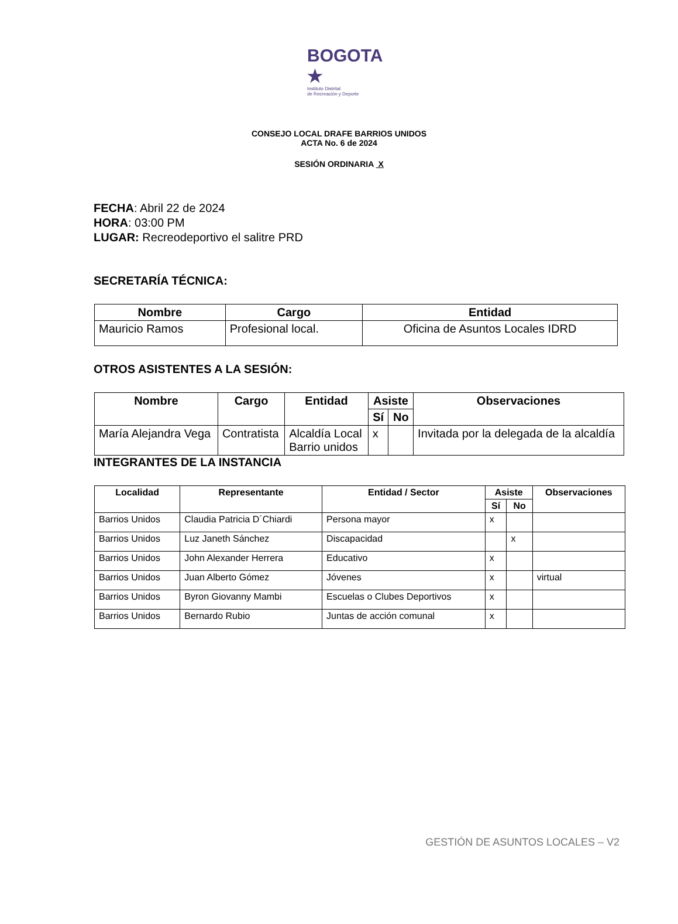BOGOTA ★
Instituto Distrital
de Recreación y Deporte
CONSEJO LOCAL DRAFE BARRIOS UNIDOS
ACTA No. 6 de 2024
SESIÓN ORDINARIA X
FECHA: Abril 22 de 2024
HORA: 03:00 PM
LUGAR: Recreodeportivo el salitre PRD
SECRETARÍA TÉCNICA:
| Nombre | Cargo | Entidad |
| --- | --- | --- |
| Mauricio Ramos | Profesional local. | Oficina de Asuntos Locales IDRD |
OTROS ASISTENTES A LA SESIÓN:
| Nombre | Cargo | Entidad | Asiste | | Observaciones |
| --- | --- | --- | --- | --- | --- |
| | | | Sí | No | |
| María Alejandra Vega | Contratista | Alcaldía Local Barrio unidos | x | | Invitada por la delegada de la alcaldía |
INTEGRANTES DE LA INSTANCIA
| Localidad | Representante | Entidad / Sector | Asiste | | Observaciones |
| --- | --- | --- | --- | --- | --- |
| | | | Sí | No | |
| Barrios Unidos | Claudia Patricia D´Chiardi | Persona mayor | x | | |
| Barrios Unidos | Luz Janeth Sánchez | Discapacidad | | x | |
| Barrios Unidos | John Alexander Herrera | Educativo | x | | |
| Barrios Unidos | Juan Alberto Gómez | Jóvenes | x | | virtual |
| Barrios Unidos | Byron Giovanny Mambi | Escuelas o Clubes Deportivos | x | | |
| Barrios Unidos | Bernardo Rubio | Juntas de acción comunal | x | | |
GESTIÓN DE ASUNTOS LOCALES – V2